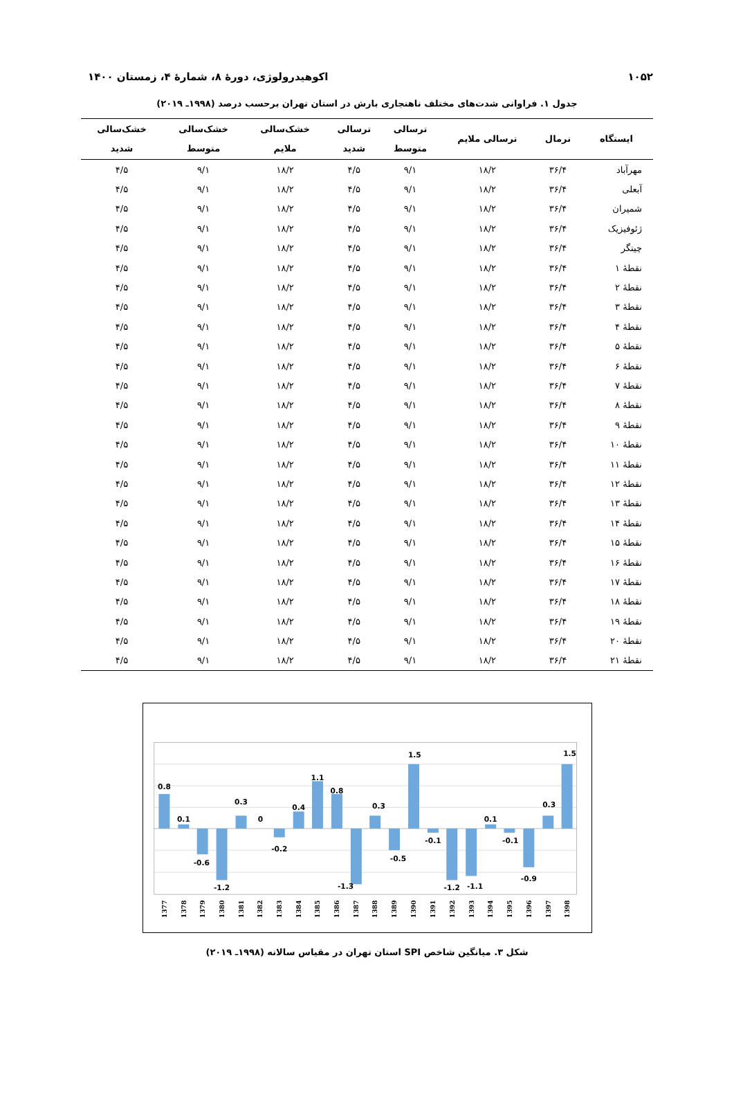۱۰۵۲ اکوهیدرولوژی، دورۀ ۸، شمارۀ ۴، زمستان ۱۴۰۰
جدول ۱. فراوانی شدت‌های مختلف ناهنجاری بارش در استان تهران برحسب درصد (۱۹۹۸ـ ۲۰۱۹)
| ایستگاه | نرمال | ترسالی ملایم | ترسالی متوسط | ترسالی شدید | خشک‌سالی ملایم | خشک‌سالی متوسط | خشک‌سالی شدید |
| --- | --- | --- | --- | --- | --- | --- | --- |
| مهرآباد | ۳۶/۴ | ۱۸/۲ | ۹/۱ | ۴/۵ | ۱۸/۲ | ۹/۱ | ۴/۵ |
| آبعلی | ۳۶/۴ | ۱۸/۲ | ۹/۱ | ۴/۵ | ۱۸/۲ | ۹/۱ | ۴/۵ |
| شمیران | ۳۶/۴ | ۱۸/۲ | ۹/۱ | ۴/۵ | ۱۸/۲ | ۹/۱ | ۴/۵ |
| ژئوفیزیک | ۳۶/۴ | ۱۸/۲ | ۹/۱ | ۴/۵ | ۱۸/۲ | ۹/۱ | ۴/۵ |
| چیتگر | ۳۶/۴ | ۱۸/۲ | ۹/۱ | ۴/۵ | ۱۸/۲ | ۹/۱ | ۴/۵ |
| نقطۀ ۱ | ۳۶/۴ | ۱۸/۲ | ۹/۱ | ۴/۵ | ۱۸/۲ | ۹/۱ | ۴/۵ |
| نقطۀ ۲ | ۳۶/۴ | ۱۸/۲ | ۹/۱ | ۴/۵ | ۱۸/۲ | ۹/۱ | ۴/۵ |
| نقطۀ ۳ | ۳۶/۴ | ۱۸/۲ | ۹/۱ | ۴/۵ | ۱۸/۲ | ۹/۱ | ۴/۵ |
| نقطۀ ۴ | ۳۶/۴ | ۱۸/۲ | ۹/۱ | ۴/۵ | ۱۸/۲ | ۹/۱ | ۴/۵ |
| نقطۀ ۵ | ۳۶/۴ | ۱۸/۲ | ۹/۱ | ۴/۵ | ۱۸/۲ | ۹/۱ | ۴/۵ |
| نقطۀ ۶ | ۳۶/۴ | ۱۸/۲ | ۹/۱ | ۴/۵ | ۱۸/۲ | ۹/۱ | ۴/۵ |
| نقطۀ ۷ | ۳۶/۴ | ۱۸/۲ | ۹/۱ | ۴/۵ | ۱۸/۲ | ۹/۱ | ۴/۵ |
| نقطۀ ۸ | ۳۶/۴ | ۱۸/۲ | ۹/۱ | ۴/۵ | ۱۸/۲ | ۹/۱ | ۴/۵ |
| نقطۀ ۹ | ۳۶/۴ | ۱۸/۲ | ۹/۱ | ۴/۵ | ۱۸/۲ | ۹/۱ | ۴/۵ |
| نقطۀ ۱۰ | ۳۶/۴ | ۱۸/۲ | ۹/۱ | ۴/۵ | ۱۸/۲ | ۹/۱ | ۴/۵ |
| نقطۀ ۱۱ | ۳۶/۴ | ۱۸/۲ | ۹/۱ | ۴/۵ | ۱۸/۲ | ۹/۱ | ۴/۵ |
| نقطۀ ۱۲ | ۳۶/۴ | ۱۸/۲ | ۹/۱ | ۴/۵ | ۱۸/۲ | ۹/۱ | ۴/۵ |
| نقطۀ ۱۳ | ۳۶/۴ | ۱۸/۲ | ۹/۱ | ۴/۵ | ۱۸/۲ | ۹/۱ | ۴/۵ |
| نقطۀ ۱۴ | ۳۶/۴ | ۱۸/۲ | ۹/۱ | ۴/۵ | ۱۸/۲ | ۹/۱ | ۴/۵ |
| نقطۀ ۱۵ | ۳۶/۴ | ۱۸/۲ | ۹/۱ | ۴/۵ | ۱۸/۲ | ۹/۱ | ۴/۵ |
| نقطۀ ۱۶ | ۳۶/۴ | ۱۸/۲ | ۹/۱ | ۴/۵ | ۱۸/۲ | ۹/۱ | ۴/۵ |
| نقطۀ ۱۷ | ۳۶/۴ | ۱۸/۲ | ۹/۱ | ۴/۵ | ۱۸/۲ | ۹/۱ | ۴/۵ |
| نقطۀ ۱۸ | ۳۶/۴ | ۱۸/۲ | ۹/۱ | ۴/۵ | ۱۸/۲ | ۹/۱ | ۴/۵ |
| نقطۀ ۱۹ | ۳۶/۴ | ۱۸/۲ | ۹/۱ | ۴/۵ | ۱۸/۲ | ۹/۱ | ۴/۵ |
| نقطۀ ۲۰ | ۳۶/۴ | ۱۸/۲ | ۹/۱ | ۴/۵ | ۱۸/۲ | ۹/۱ | ۴/۵ |
| نقطۀ ۲۱ | ۳۶/۴ | ۱۸/۲ | ۹/۱ | ۴/۵ | ۱۸/۲ | ۹/۱ | ۴/۵ |
0.8
0.1
-0.6
-1.2
0.3
0
-0.2
0.4
1.1
0.8
-1.3
0.3
-0.5
1.5
-0.1
-1.2
-1.1
0.1
-0.1
-0.9
0.3
1.5
1377
1378
1379
1380
1381
1382
1383
1384
1385
1386
1387
1388
1389
1390
1391
1392
1393
1394
1395
1396
1397
1398
شکل ۳. میانگین شاخص SPI استان تهران در مقیاس سالانه (۱۹۹۸ـ ۲۰۱۹)